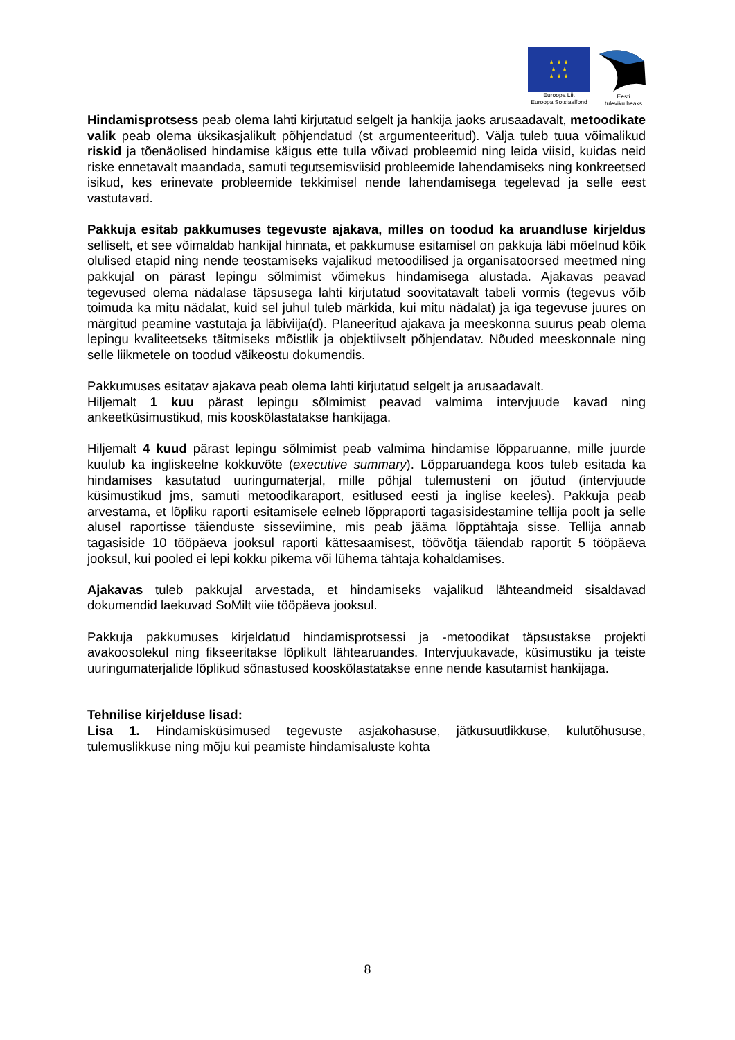★ ★ ★
★ ★
★ ★ ★
Euroopa Liit
Euroopa Sotsiaalfond
Eesti
tuleviku heaks
Hindamisprotsess peab olema lahti kirjutatud selgelt ja hankija jaoks arusaadavalt, metoodikate valik peab olema üksikasjalikult põhjendatud (st argumenteeritud). Välja tuleb tuua võimalikud riskid ja tõenäolised hindamise käigus ette tulla võivad probleemid ning leida viisid, kuidas neid riske ennetavalt maandada, samuti tegutsemisviisid probleemide lahendamiseks ning konkreetsed isikud, kes erinevate probleemide tekkimisel nende lahendamisega tegelevad ja selle eest vastutavad.
Pakkuja esitab pakkumuses tegevuste ajakava, milles on toodud ka aruandluse kirjeldus selliselt, et see võimaldab hankijal hinnata, et pakkumuse esitamisel on pakkuja läbi mõelnud kõik olulised etapid ning nende teostamiseks vajalikud metoodilised ja organisatoorsed meetmed ning pakkujal on pärast lepingu sõlmimist võimekus hindamisega alustada. Ajakavas peavad tegevused olema nädalase täpsusega lahti kirjutatud soovitatavalt tabeli vormis (tegevus võib toimuda ka mitu nädalat, kuid sel juhul tuleb märkida, kui mitu nädalat) ja iga tegevuse juures on märgitud peamine vastutaja ja läbiviija(d). Planeeritud ajakava ja meeskonna suurus peab olema lepingu kvaliteetseks täitmiseks mõistlik ja objektiivselt põhjendatav. Nõuded meeskonnale ning selle liikmetele on toodud väikeostu dokumendis.
Pakkumuses esitatav ajakava peab olema lahti kirjutatud selgelt ja arusaadavalt.
Hiljemalt 1 kuu pärast lepingu sõlmimist peavad valmima intervjuude kavad ning ankeetküsimustikud, mis kooskõlastatakse hankijaga.
Hiljemalt 4 kuud pärast lepingu sõlmimist peab valmima hindamise lõpparuanne, mille juurde kuulub ka ingliskeelne kokkuvõte (executive summary). Lõpparuandega koos tuleb esitada ka hindamises kasutatud uuringumaterjal, mille põhjal tulemusteni on jõutud (intervjuude küsimustikud jms, samuti metoodikaraport, esitlused eesti ja inglise keeles). Pakkuja peab arvestama, et lõpliku raporti esitamisele eelneb lõppraporti tagasisidestamine tellija poolt ja selle alusel raportisse täienduste sisseviimine, mis peab jääma lõpptähtaja sisse. Tellija annab tagasiside 10 tööpäeva jooksul raporti kättesaamisest, töövõtja täiendab raportit 5 tööpäeva jooksul, kui pooled ei lepi kokku pikema või lühema tähtaja kohaldamises.
Ajakavas tuleb pakkujal arvestada, et hindamiseks vajalikud lähteandmeid sisaldavad dokumendid laekuvad SoMilt viie tööpäeva jooksul.
Pakkuja pakkumuses kirjeldatud hindamisprotsessi ja -metoodikat täpsustakse projekti avakoosolekul ning fikseeritakse lõplikult lähtearuandes. Intervjuukavade, küsimustiku ja teiste uuringumaterjalide lõplikud sõnastused kooskõlastatakse enne nende kasutamist hankijaga.
Tehnilise kirjelduse lisad:
Lisa 1. Hindamisküsimused tegevuste asjakohasuse, jätkusuutlikkuse, kulutõhususe, tulemuslikkuse ning mõju kui peamiste hindamisaluste kohta
8